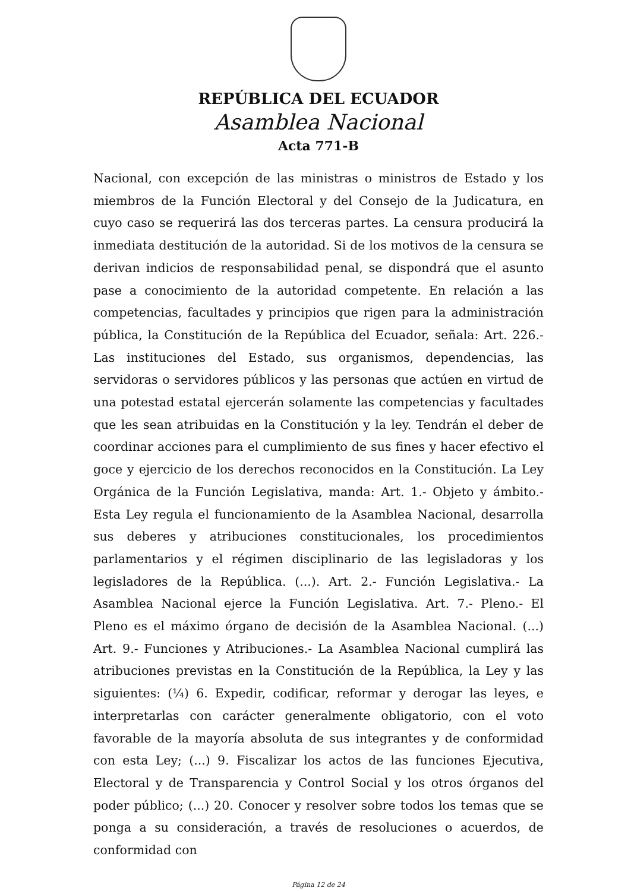REPÚBLICA DEL ECUADOR
Asamblea Nacional
Acta 771-B
Nacional, con excepción de las ministras o ministros de Estado y los miembros de la Función Electoral y del Consejo de la Judicatura, en cuyo caso se requerirá las dos terceras partes. La censura producirá la inmediata destitución de la autoridad. Si de los motivos de la censura se derivan indicios de responsabilidad penal, se dispondrá que el asunto pase a conocimiento de la autoridad competente. En relación a las competencias, facultades y principios que rigen para la administración pública, la Constitución de la República del Ecuador, señala: Art. 226.- Las instituciones del Estado, sus organismos, dependencias, las servidoras o servidores públicos y las personas que actúen en virtud de una potestad estatal ejercerán solamente las competencias y facultades que les sean atribuidas en la Constitución y la ley. Tendrán el deber de coordinar acciones para el cumplimiento de sus fines y hacer efectivo el goce y ejercicio de los derechos reconocidos en la Constitución. La Ley Orgánica de la Función Legislativa, manda: Art. 1.- Objeto y ámbito.- Esta Ley regula el funcionamiento de la Asamblea Nacional, desarrolla sus deberes y atribuciones constitucionales, los procedimientos parlamentarios y el régimen disciplinario de las legisladoras y los legisladores de la República. (...). Art. 2.- Función Legislativa.- La Asamblea Nacional ejerce la Función Legislativa. Art. 7.- Pleno.- El Pleno es el máximo órgano de decisión de la Asamblea Nacional. (...) Art. 9.- Funciones y Atribuciones.- La Asamblea Nacional cumplirá las atribuciones previstas en la Constitución de la República, la Ley y las siguientes: (¼) 6. Expedir, codificar, reformar y derogar las leyes, e interpretarlas con carácter generalmente obligatorio, con el voto favorable de la mayoría absoluta de sus integrantes y de conformidad con esta Ley; (...) 9. Fiscalizar los actos de las funciones Ejecutiva, Electoral y de Transparencia y Control Social y los otros órganos del poder público; (...) 20. Conocer y resolver sobre todos los temas que se ponga a su consideración, a través de resoluciones o acuerdos, de conformidad con
Página 12 de 24